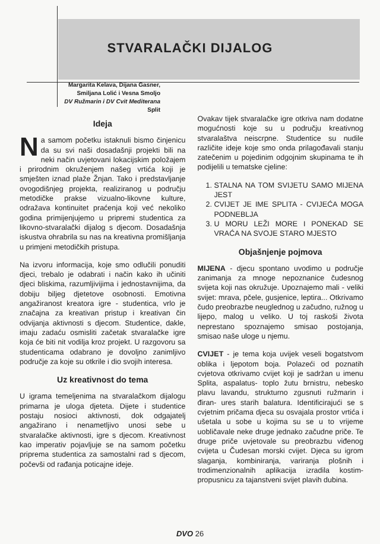STVARALAČKI DIJALOG
Margarita Kelava, Dijana Gasner,
Smiljana Lolić i Vesna Smoljo
DV Ružmarin i DV Cvit Mediterana
Split
Ideja
Na samom početku istaknuli bismo činjenicu da su svi naši dosadašnji projekti bili na neki način uvjetovani lokacijskim položajem i prirodnim okruženjem našeg vrtića koji je smješten iznad plaže Žnjan. Tako i predstavljanje ovogodišnjeg projekta, realiziranog u području metodičke prakse vizualno-likovne kulture, odražava kontinuitet praćenja koji već nekoliko godina primijenjujemo u pripremi studentica za likovno-stvaralački dijalog s djecom. Dosadašnja iskustva ohrabrila su nas na kreativna promišljanja u primjeni metodičkih pristupa.
Na izvoru informacija, koje smo odlučili ponuditi djeci, trebalo je odabrati i način kako ih učiniti djeci bliskima, razumljivijima i jednostavnijima, da dobiju biljeg djetetove osobnosti. Emotivna angažiranost kreatora igre - studentica, vrlo je značajna za kreativan pristup i kreativan čin odvijanja aktivnosti s djecom. Studentice, dakle, imaju zadaću osmisliti začetak stvaralačke igre koja će biti nit vodilja kroz projekt. U razgovoru sa studenticama odabrano je dovoljno zanimljivo područje za koje su otkrile i dio svojih interesa.
Uz kreativnost do tema
U igrama temeljenima na stvaralačkom dijalogu primarna je uloga djeteta. Dijete i studentice postaju nosioci aktivnosti, dok odgajatelj angažirano i nenametljivo unosi sebe u stvaralačke aktivnosti, igre s djecom. Kreativnost kao imperativ pojavljuje se na samom početku pripremа studentica za samostalni rad s djecom, počevši od rađanja poticajne ideje.
Ovakav tijek stvaralačke igre otkriva nam dodatne mogućnosti koje su u području kreativnog stvaralaštva neiscrpne. Studentice su nudile različite ideje koje smo onda prilagođavali stanju zatečenim u pojedinim odgojnim skupinama te ih podijelili u tematske cjeline:
1. STALNA NA TOM SVIJETU SAMO MIJENA JEST
2. CVIJET JE IME SPLITA - CVIJEĆA MOGA PODNEBLJA
3. U MORU LEŽI MORE I PONEKAD SE VRAĆA NA SVOJE STARO MJESTO
Objašnjenje pojmova
MIJENA - djecu spontano uvodimo u područje zanimanja za mnoge nepoznanice čudesnog svijeta koji nas okružuje. Upoznajemo mali - veliki svijet: mrava, pčele, gusjenice, leptira... Otkrivamo čudo preobrazbe neuglednog u začudno, ružnog u lijepo, malog u veliko. U toj raskoši života neprestano spoznajemo smisao postojanja, smisao naše uloge u njemu.
CVIJET - je tema koja uvijek veseli bogatstvom oblika i ljepotom boja. Polazeći od poznatih cvjetova otkrivamo cvijet koji je sadržan u imenu Splita, aspalatus- toplo žutu brnistru, nebesko plavu lavandu, strukturno zgusnuti ružmarin i điran- ures starih balatura. Identificirajući se s cvjetnim pričama djeca su osvajala prostor vrtića i ušetala u sobe u kojima su se u to vrijeme uobličavale neke druge jednako začudne priče. Te druge priče uvjetovale su preobrazbu viđenog cvijeta u Čudesan morski cvijet. Djeca su igrom slaganja, kombiniranja, variranja plošnih i trodimenzionalnih aplikacija izradila kostim- propusnicu za tajanstveni svijet plavih dubina.
DVO 26